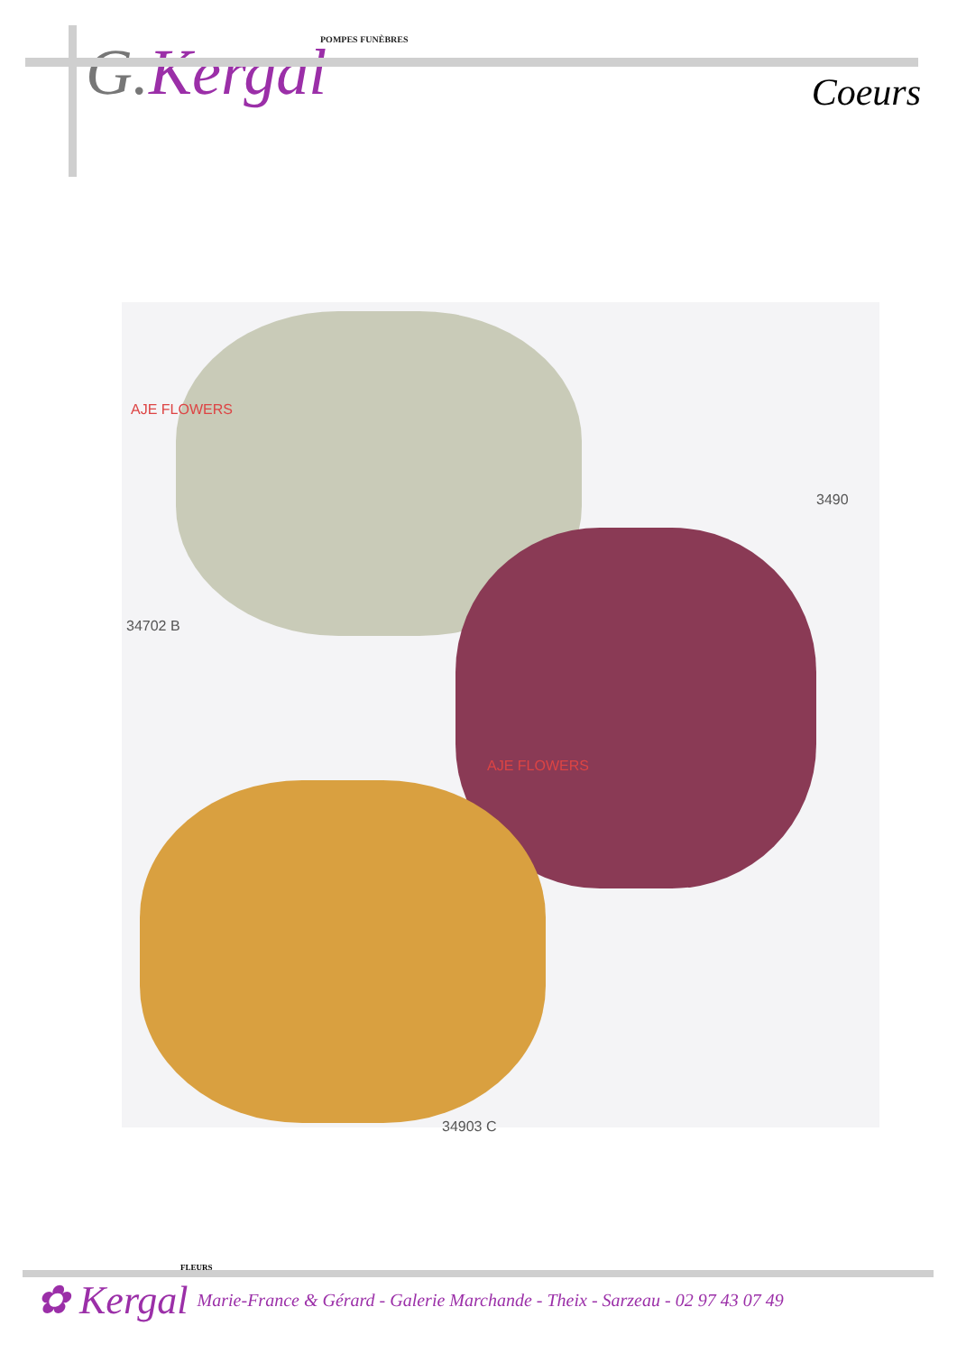POMPES FUNÈBRES
G. Kergal
Coeurs
AJE FLOWERS
34702 B
3490
AJE FLOWERS
34903 C
FLEURS
✿ Kergal Marie-France & Gérard - Galerie Marchande - Theix - Sarzeau - 02 97 43 07 49